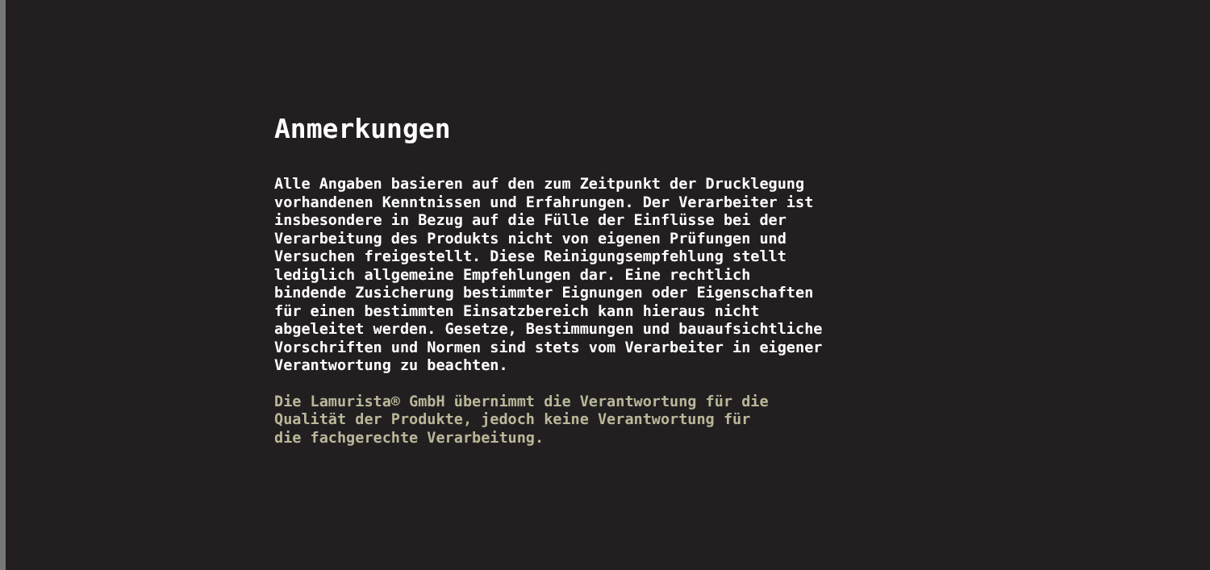Anmerkungen
Alle Angaben basieren auf den zum Zeitpunkt der Drucklegung vorhandenen Kenntnissen und Erfahrungen. Der Verarbeiter ist insbesondere in Bezug auf die Fülle der Einflüsse bei der Verarbeitung des Produkts nicht von eigenen Prüfungen und Versuchen freigestellt. Diese Reinigungsempfehlung stellt lediglich allgemeine Empfehlungen dar. Eine rechtlich bindende Zusicherung bestimmter Eignungen oder Eigenschaften für einen bestimmten Einsatzbereich kann hieraus nicht abgeleitet werden. Gesetze, Bestimmungen und bauaufsichtliche Vorschriften und Normen sind stets vom Verarbeiter in eigener Verantwortung zu beachten.
Die Lamurista® GmbH übernimmt die Verantwortung für die Qualität der Produkte, jedoch keine Verantwortung für die fachgerechte Verarbeitung.